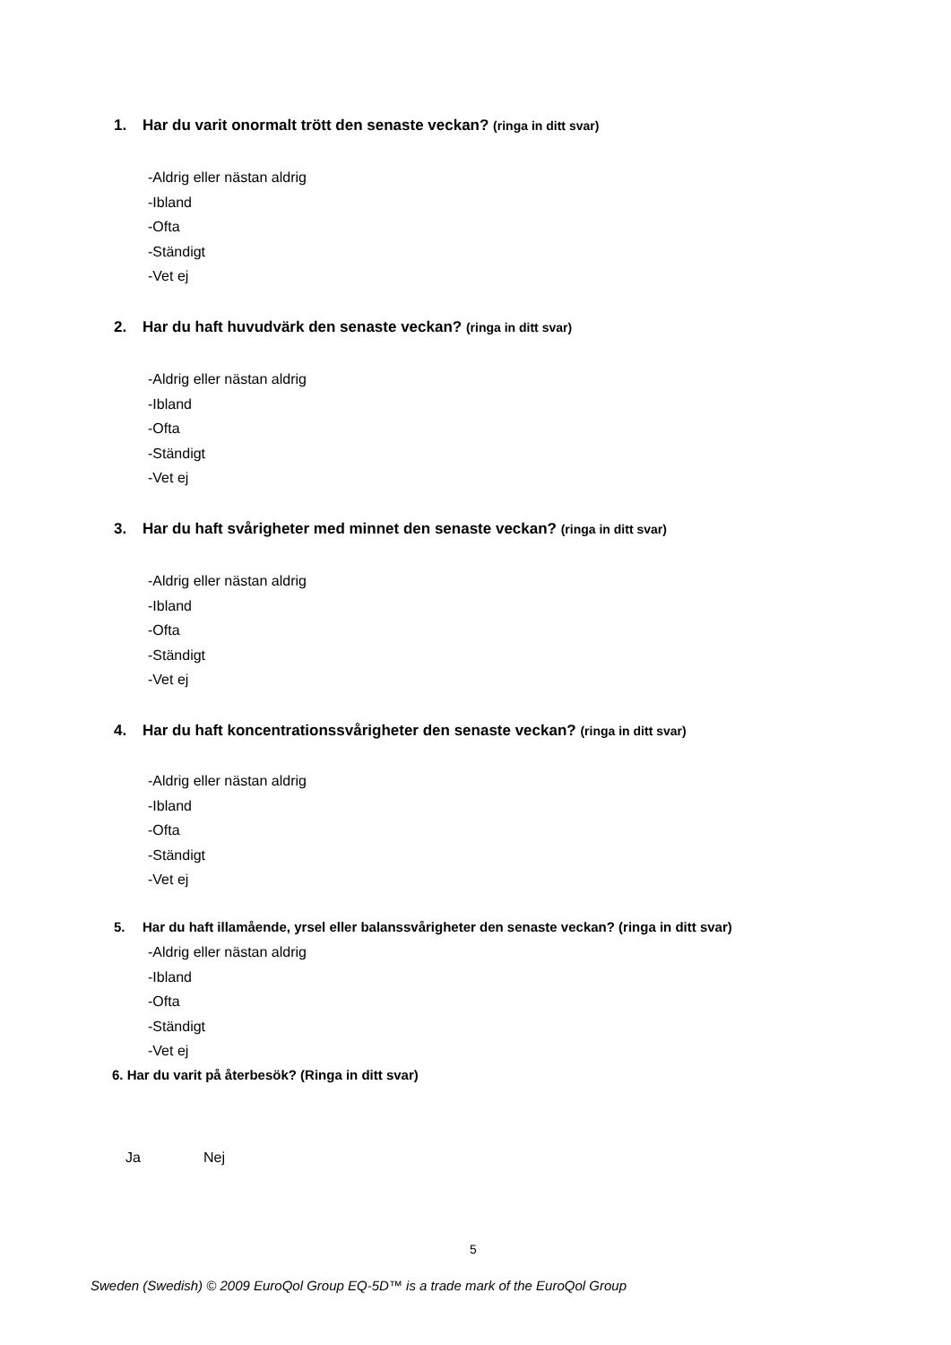1. Har du varit onormalt trött den senaste veckan? (ringa in ditt svar)
-Aldrig eller nästan aldrig
-Ibland
-Ofta
-Ständigt
-Vet ej
2. Har du haft huvudvärk den senaste veckan? (ringa in ditt svar)
-Aldrig eller nästan aldrig
-Ibland
-Ofta
-Ständigt
-Vet ej
3. Har du haft svårigheter med minnet den senaste veckan? (ringa in ditt svar)
-Aldrig eller nästan aldrig
-Ibland
-Ofta
-Ständigt
-Vet ej
4. Har du haft koncentrationssvårigheter den senaste veckan? (ringa in ditt svar)
-Aldrig eller nästan aldrig
-Ibland
-Ofta
-Ständigt
-Vet ej
5. Har du haft illamående, yrsel eller balanssvårigheter den senaste veckan? (ringa in ditt svar)
-Aldrig eller nästan aldrig
-Ibland
-Ofta
-Ständigt
-Vet ej
6. Har du varit på återbesök? (Ringa in ditt svar)
Ja Nej
5
Sweden (Swedish) © 2009 EuroQol Group EQ-5D™ is a trade mark of the EuroQol Group